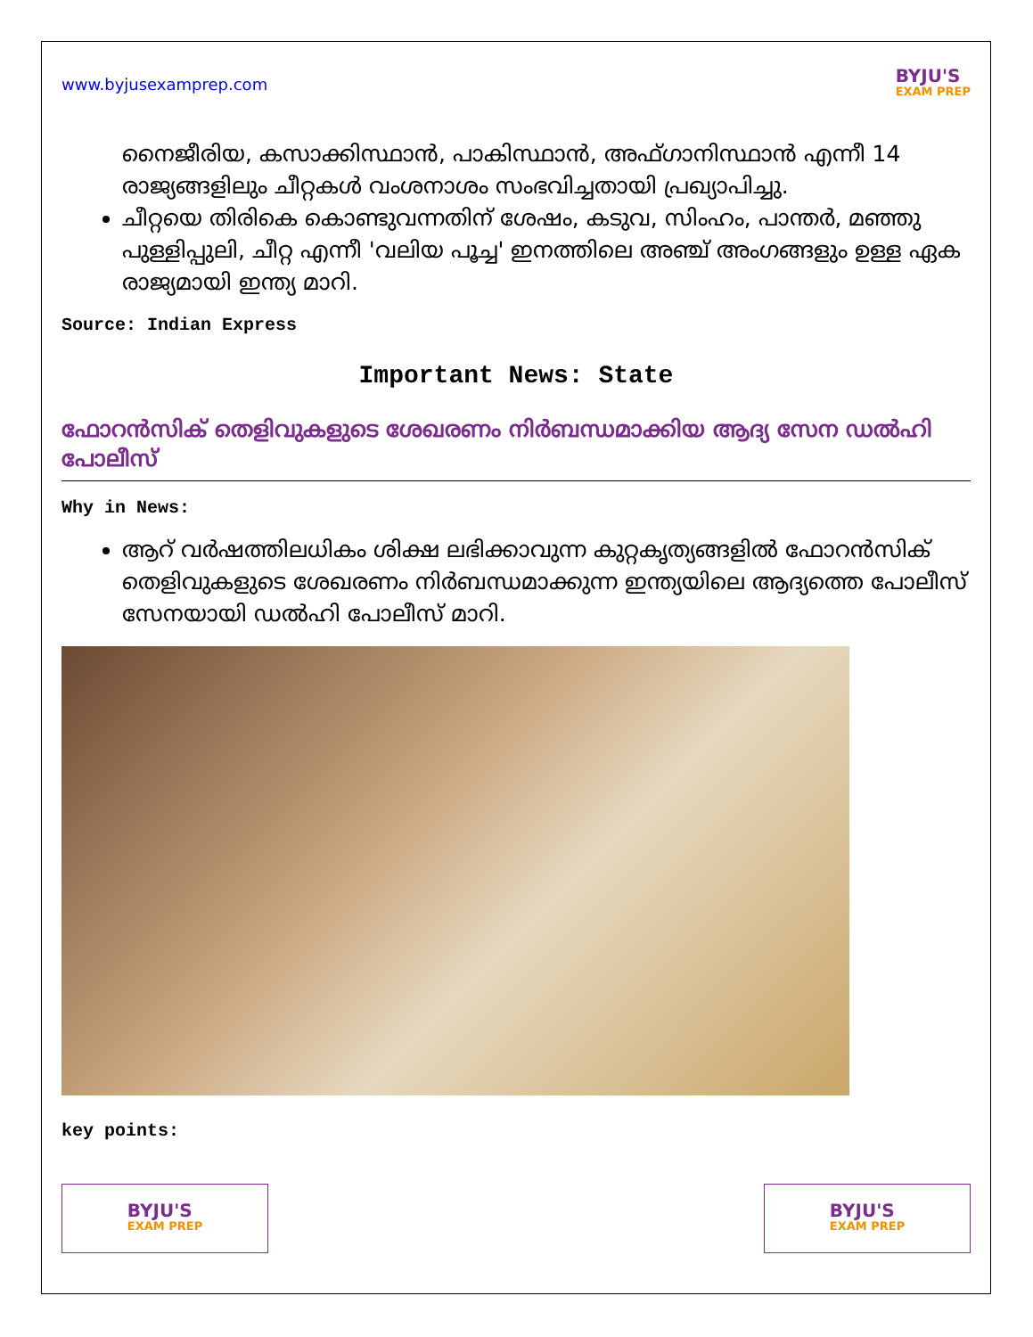www.byjusexamprep.com
BYJU'S
EXAM PREP
നൈജീരിയ, കസാക്കിസ്ഥാൻ, പാകിസ്ഥാൻ, അഫ്ഗാനിസ്ഥാൻ എന്നീ 14 രാജ്യങ്ങളിലും ചീറ്റകൾ വംശനാശം സംഭവിച്ചതായി പ്രഖ്യാപിച്ചു.
ചീറ്റയെ തിരികെ കൊണ്ടുവന്നതിന് ശേഷം, കടുവ, സിംഹം, പാന്തർ, മഞ്ഞു പുള്ളിപ്പുലി, ചീറ്റ എന്നീ 'വലിയ പൂച്ച' ഇനത്തിലെ അഞ്ച് അംഗങ്ങളും ഉള്ള ഏക രാജ്യമായി ഇന്ത്യ മാറി.
Source: Indian Express
Important News: State
ഫോറൻസിക് തെളിവുകളുടെ ശേഖരണം നിർബന്ധമാക്കിയ ആദ്യ സേന ഡൽഹി പോലീസ്
Why in News:
ആറ് വർഷത്തിലധികം ശിക്ഷ ലഭിക്കാവുന്ന കുറ്റകൃത്യങ്ങളിൽ ഫോറൻസിക് തെളിവുകളുടെ ശേഖരണം നിർബന്ധമാക്കുന്ന ഇന്ത്യയിലെ ആദ്യത്തെ പോലീസ് സേനയായി ഡൽഹി പോലീസ് മാറി.
key points:
BYJU'S
EXAM PREP
BYJU'S
EXAM PREP